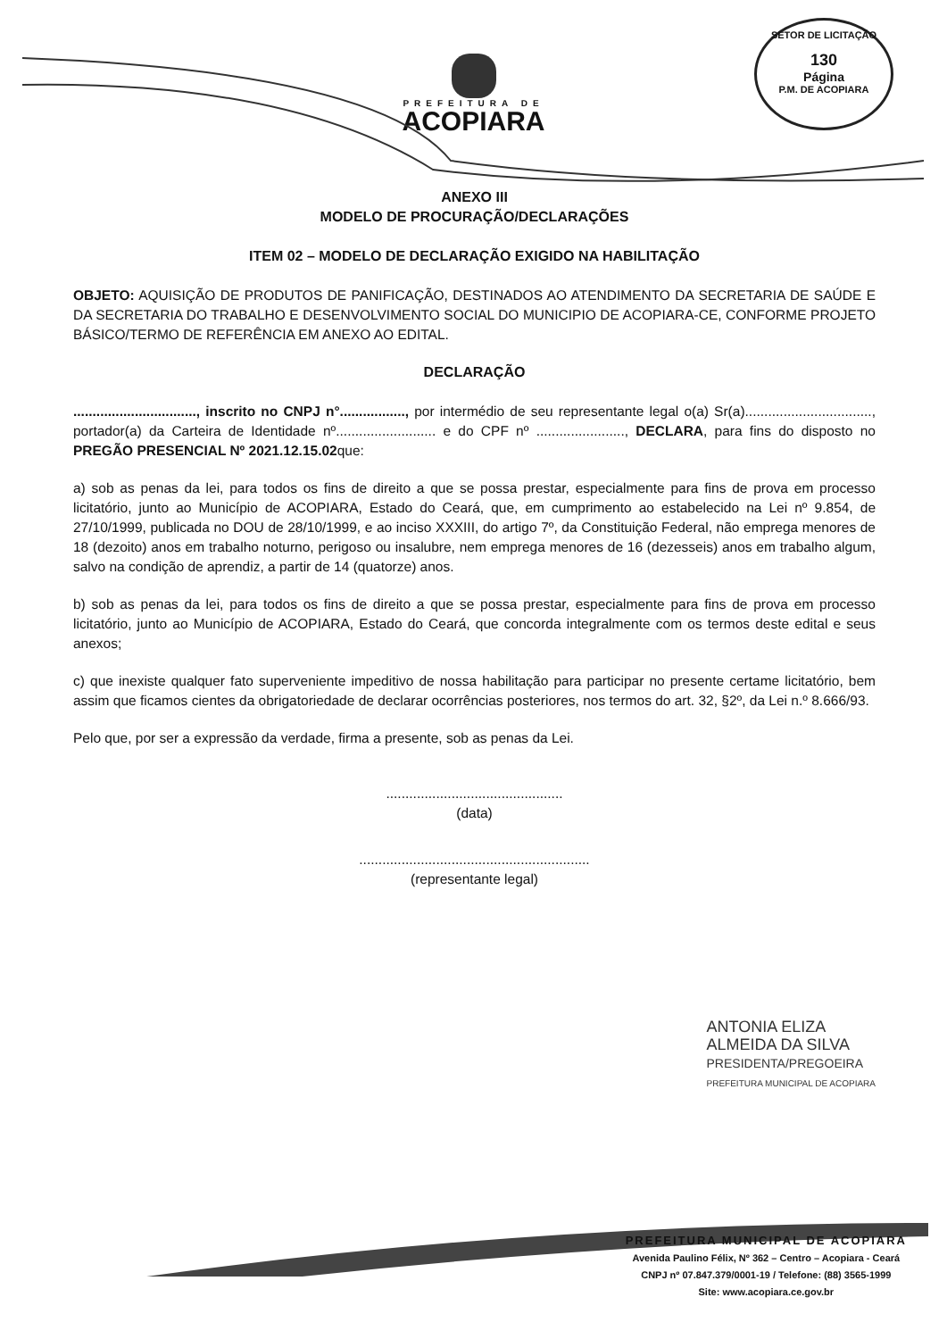SETOR DE LICITAÇÃO
130
Página
P.M. DE ACOPIARA
PREFEITURA DE
ACOPIARA
ANEXO III
MODELO DE PROCURAÇÃO/DECLARAÇÕES
ITEM 02 – MODELO DE DECLARAÇÃO EXIGIDO NA HABILITAÇÃO
OBJETO: AQUISIÇÃO DE PRODUTOS DE PANIFICAÇÃO, DESTINADOS AO ATENDIMENTO DA SECRETARIA DE SAÚDE E DA SECRETARIA DO TRABALHO E DESENVOLVIMENTO SOCIAL DO MUNICIPIO DE ACOPIARA-CE, CONFORME PROJETO BÁSICO/TERMO DE REFERÊNCIA EM ANEXO AO EDITAL.
DECLARAÇÃO
................................, inscrito no CNPJ n°................., por intermédio de seu representante legal o(a) Sr(a)................................., portador(a) da Carteira de Identidade nº.......................... e do CPF nº ......................., DECLARA, para fins do disposto no PREGÃO PRESENCIAL Nº 2021.12.15.02que:
a) sob as penas da lei, para todos os fins de direito a que se possa prestar, especialmente para fins de prova em processo licitatório, junto ao Município de ACOPIARA, Estado do Ceará, que, em cumprimento ao estabelecido na Lei nº 9.854, de 27/10/1999, publicada no DOU de 28/10/1999, e ao inciso XXXIII, do artigo 7º, da Constituição Federal, não emprega menores de 18 (dezoito) anos em trabalho noturno, perigoso ou insalubre, nem emprega menores de 16 (dezesseis) anos em trabalho algum, salvo na condição de aprendiz, a partir de 14 (quatorze) anos.
b) sob as penas da lei, para todos os fins de direito a que se possa prestar, especialmente para fins de prova em processo licitatório, junto ao Município de ACOPIARA, Estado do Ceará, que concorda integralmente com os termos deste edital e seus anexos;
c) que inexiste qualquer fato superveniente impeditivo de nossa habilitação para participar no presente certame licitatório, bem assim que ficamos cientes da obrigatoriedade de declarar ocorrências posteriores, nos termos do art. 32, §2º, da Lei n.º 8.666/93.
Pelo que, por ser a expressão da verdade, firma a presente, sob as penas da Lei.
..............................................
(data)
............................................................
(representante legal)
ANTONIA ELIZA
ALMEIDA DA SILVA
PRESIDENTA/PREGOEIRA
PREFEITURA MUNICIPAL DE ACOPIARA
PREFEITURA MUNICIPAL DE ACOPIARA
Avenida Paulino Félix, Nº 362 – Centro – Acopiara - Ceará
CNPJ nº 07.847.379/0001-19 / Telefone: (88) 3565-1999
Site: www.acopiara.ce.gov.br